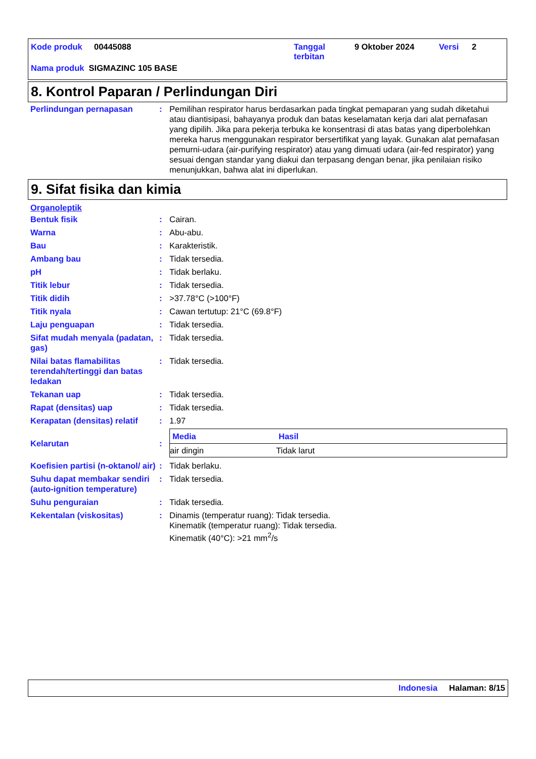Kode produk 00445088 Tanggal
terbitan 9 Oktober 2024 Versi 2
Nama produk SIGMAZINC 105 BASE
8. Kontrol Paparan / Perlindungan Diri
| Perlindungan pernapasan | : | Pemilihan respirator harus berdasarkan pada tingkat pemaparan yang sudah diketahui atau diantisipasi, bahayanya produk dan batas keselamatan kerja dari alat pernafasan yang dipilih. Jika para pekerja terbuka ke konsentrasi di atas batas yang diperbolehkan mereka harus menggunakan respirator bersertifikat yang layak. Gunakan alat pernafasan pemurni-udara (air-purifying respirator) atau yang dimuati udara (air-fed respirator) yang sesuai dengan standar yang diakui dan terpasang dengan benar, jika penilaian risiko menunjukkan, bahwa alat ini diperlukan. |
9. Sifat fisika dan kimia
Organoleptik
| Bentuk fisik | : | Cairan. |
| Warna | : | Abu-abu. |
| Bau | : | Karakteristik. |
| Ambang bau | : | Tidak tersedia. |
| pH | : | Tidak berlaku. |
| Titik lebur | : | Tidak tersedia. |
| Titik didih | : | >37.78°C (>100°F) |
| Titik nyala | : | Cawan tertutup: 21°C (69.8°F) |
| Laju penguapan | : | Tidak tersedia. |
| Sifat mudah menyala (padatan, gas) | : | Tidak tersedia. |
| Nilai batas flamabilitas terendah/tertinggi dan batas ledakan | : | Tidak tersedia. |
| Tekanan uap | : | Tidak tersedia. |
| Rapat (densitas) uap | : | Tidak tersedia. |
| Kerapatan (densitas) relatif | : | 1.97 |
| Kelarutan | : | / Media / Hasil / / --- / --- / / air dingin / Tidak larut / |
| Koefisien partisi (n-oktanol/ air) | : | Tidak berlaku. |
| Suhu dapat membakar sendiri (auto-ignition temperature) | : | Tidak tersedia. |
| Suhu penguraian | : | Tidak tersedia. |
| Kekentalan (viskositas) | : | Dinamis (temperatur ruang): Tidak tersedia. Kinematik (temperatur ruang): Tidak tersedia. Kinematik (40°C): >21 mm<sup>2</sup>/s |
Indonesia Halaman: 8/15